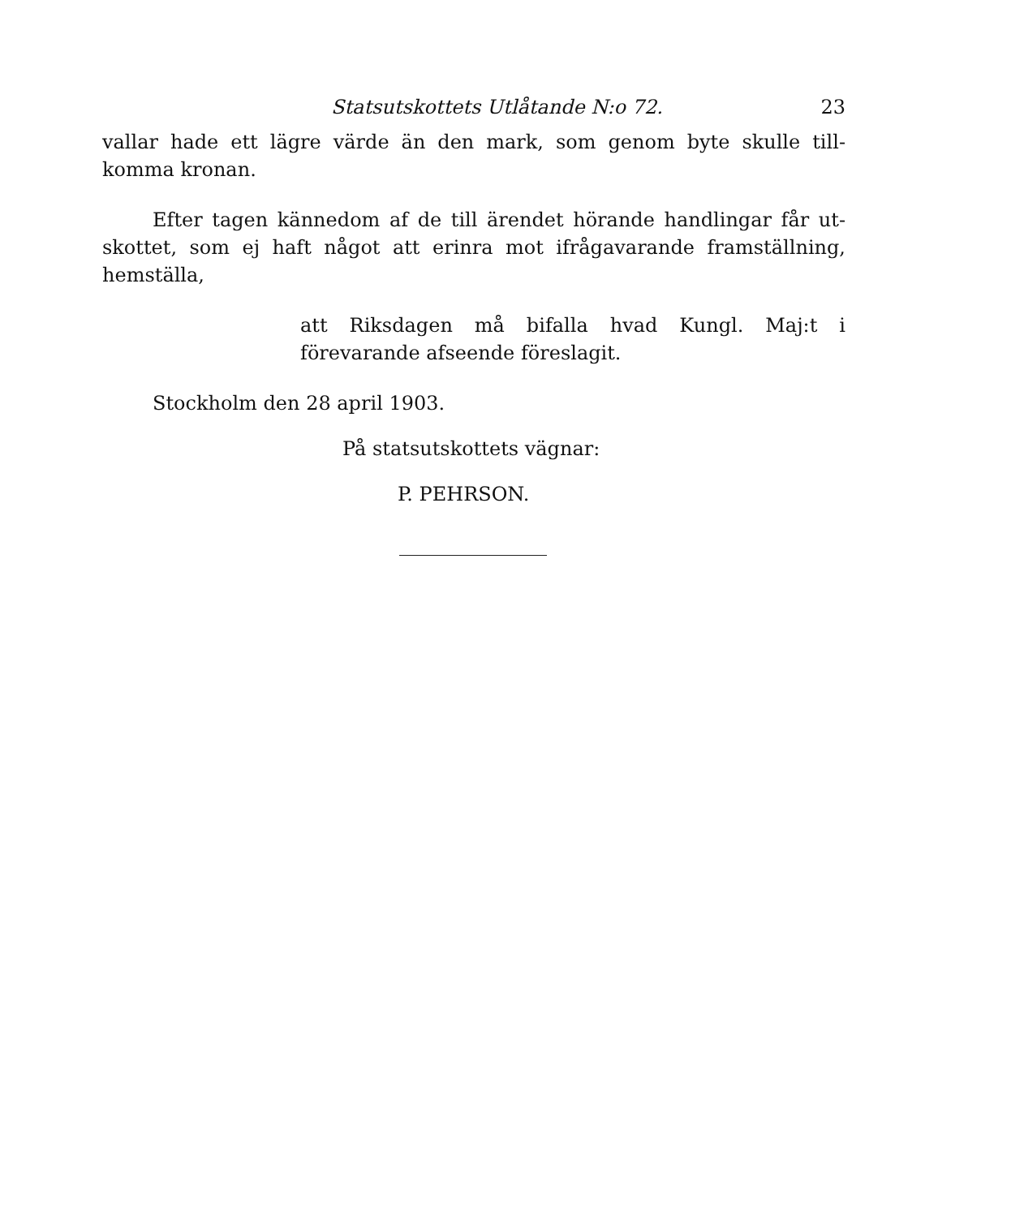Statsutskottets Utlåtande N:o 72. 23
vallar hade ett lägre värde än den mark, som genom byte skulle till-komma kronan.
Efter tagen kännedom af de till ärendet hörande handlingar får ut-skottet, som ej haft något att erinra mot ifrågavarande framställning, hemställa,
att Riksdagen må bifalla hvad Kungl. Maj:t i förevarande afseende föreslagit.
Stockholm den 28 april 1903.
På statsutskottets vägnar:
P. PEHRSON.